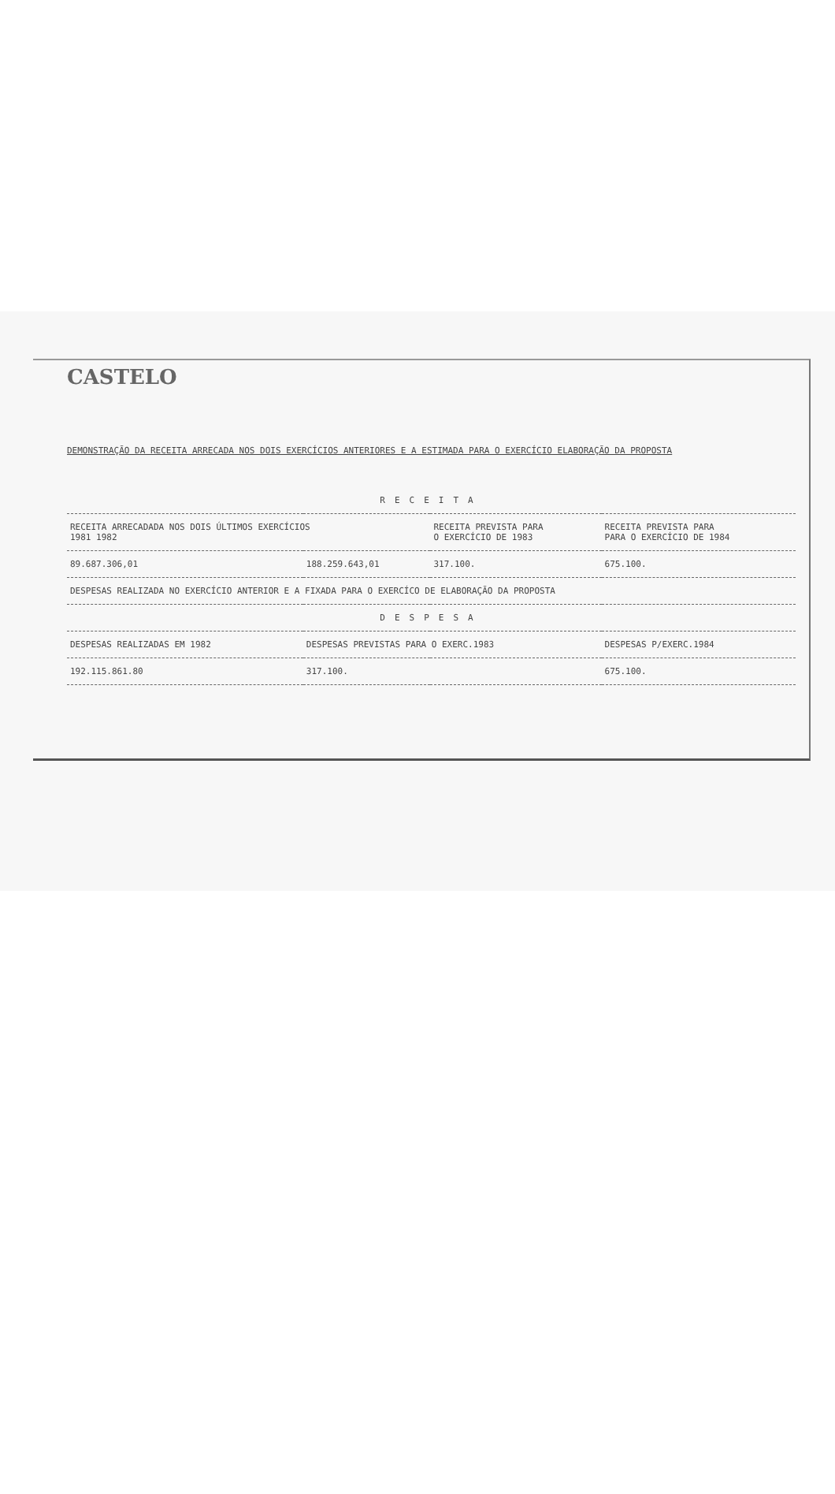CASTELO
DEMONSTRAÇÃO DA RECEITA ARRECADA NOS DOIS EXERCÍCIOS ANTERIORES E A ESTIMADA PARA O EXERCÍCIO ELABORAÇÃO DA PROPOSTA
| RECEITA | | | |
| --- | --- | --- | --- |
| RECEITA ARRECADADA NOS DOIS ÚLTIMOS EXERCÍCIOS 1981 1982 | | RECEITA PREVISTA PARA O EXERCÍCIO DE 1983 | RECEITA PREVISTA PARA PARA O EXERCÍCIO DE 1984 |
| 89.687.306,01 | 188.259.643,01 | 317.100. | 675.100. |
| DESPESAS REALIZADA NO EXERCÍCIO ANTERIOR E A FIXADA PARA O EXERCÍCO DE ELABORAÇÃO DA PROPOSTA | | | |
| DESPESA | | | |
| DESPESAS REALIZADAS EM 1982 | DESPESAS PREVISTAS PARA O EXERC.1983 | | DESPESAS P/EXERC.1984 |
| 192.115.861.80 | 317.100. | | 675.100. |